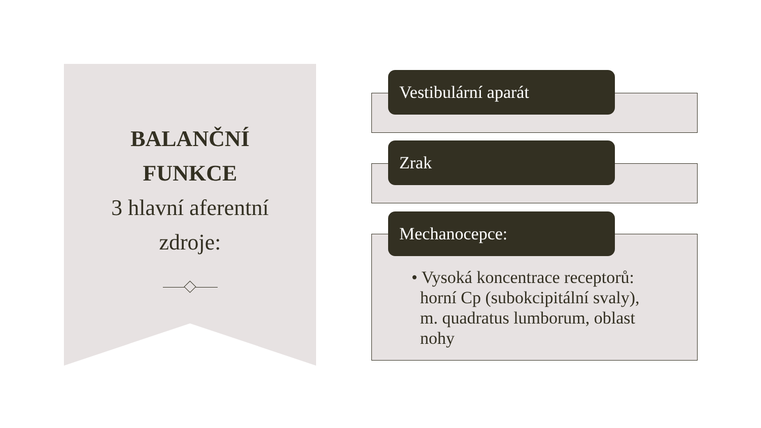BALANČNÍ
FUNKCE
3 hlavní aferentní
zdroje:
Vestibulární aparát
Zrak
• Vysoká koncentrace receptorů:
horní Cp (subokcipitální svaly),
m. quadratus lumborum, oblast
nohy
Mechanocepce: